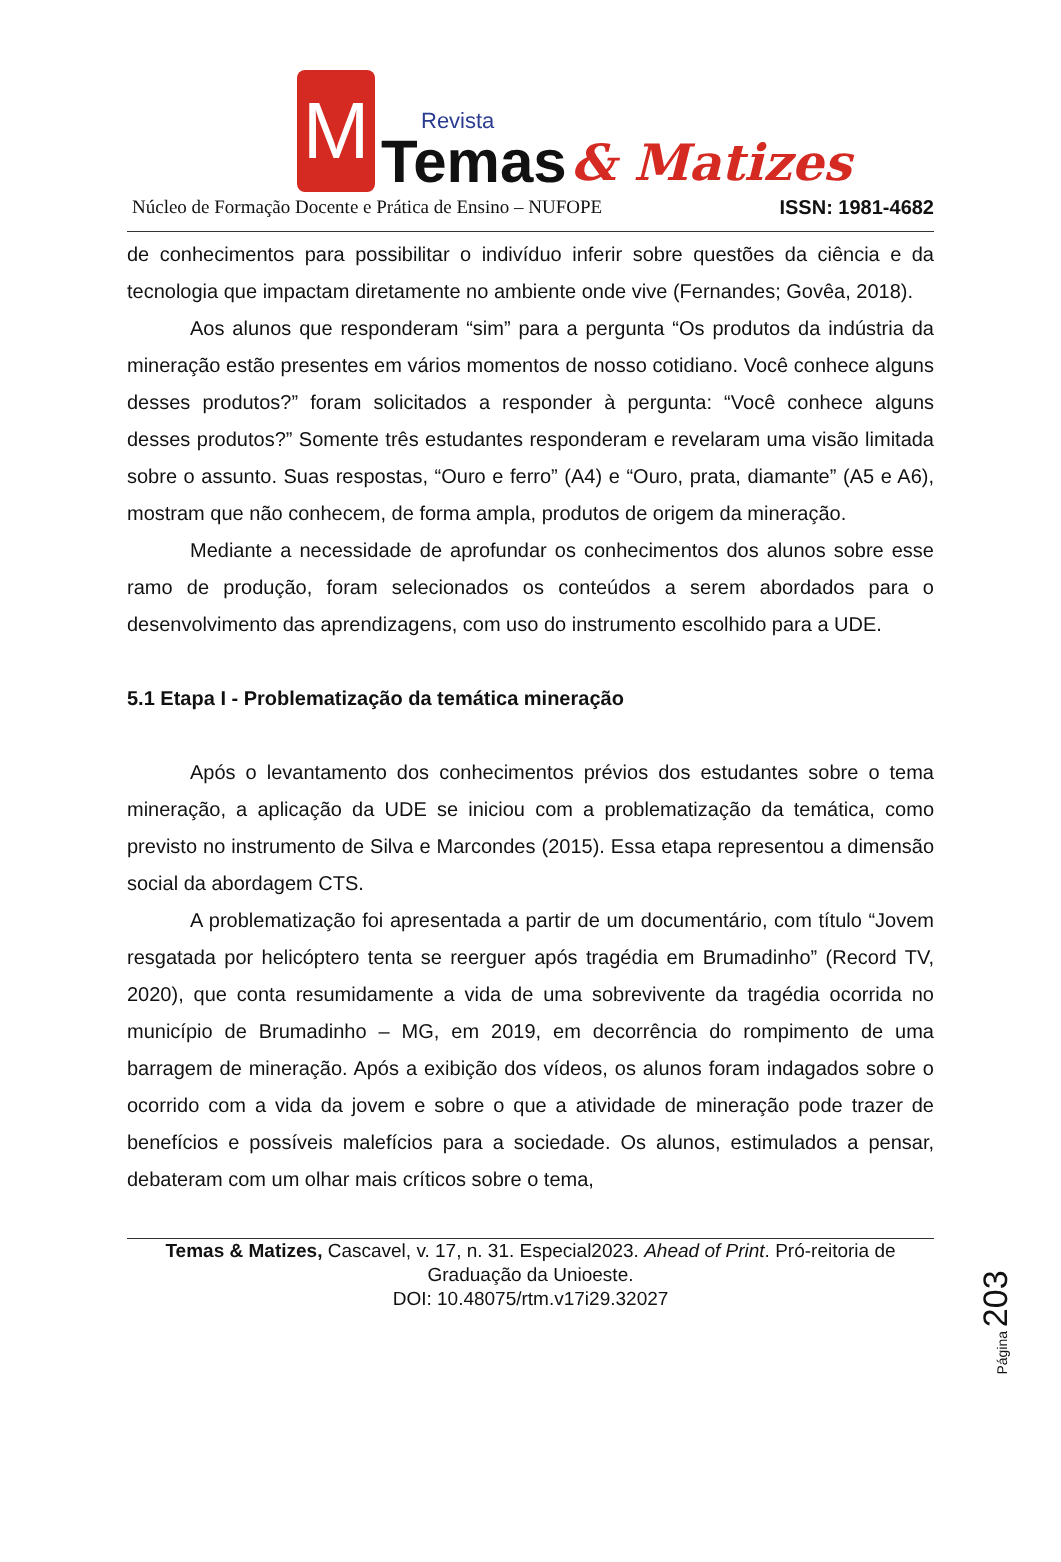M
Revista
Temas
& Matizes
Núcleo de Formação Docente e Prática de Ensino – NUFOPE ISSN: 1981-4682
de conhecimentos para possibilitar o indivíduo inferir sobre questões da ciência e da tecnologia que impactam diretamente no ambiente onde vive (Fernandes; Govêa, 2018).
Aos alunos que responderam “sim” para a pergunta “Os produtos da indústria da mineração estão presentes em vários momentos de nosso cotidiano. Você conhece alguns desses produtos?” foram solicitados a responder à pergunta: “Você conhece alguns desses produtos?” Somente três estudantes responderam e revelaram uma visão limitada sobre o assunto. Suas respostas, “Ouro e ferro” (A4) e “Ouro, prata, diamante” (A5 e A6), mostram que não conhecem, de forma ampla, produtos de origem da mineração.
Mediante a necessidade de aprofundar os conhecimentos dos alunos sobre esse ramo de produção, foram selecionados os conteúdos a serem abordados para o desenvolvimento das aprendizagens, com uso do instrumento escolhido para a UDE.
5.1 Etapa I - Problematização da temática mineração
Após o levantamento dos conhecimentos prévios dos estudantes sobre o tema mineração, a aplicação da UDE se iniciou com a problematização da temática, como previsto no instrumento de Silva e Marcondes (2015). Essa etapa representou a dimensão social da abordagem CTS.
A problematização foi apresentada a partir de um documentário, com título “Jovem resgatada por helicóptero tenta se reerguer após tragédia em Brumadinho” (Record TV, 2020), que conta resumidamente a vida de uma sobrevivente da tragédia ocorrida no município de Brumadinho – MG, em 2019, em decorrência do rompimento de uma barragem de mineração. Após a exibição dos vídeos, os alunos foram indagados sobre o ocorrido com a vida da jovem e sobre o que a atividade de mineração pode trazer de benefícios e possíveis malefícios para a sociedade. Os alunos, estimulados a pensar, debateram com um olhar mais críticos sobre o tema,
Página 203
Temas & Matizes, Cascavel, v. 17, n. 31. Especial2023. Ahead of Print. Pró-reitoria de Graduação da Unioeste.
DOI: 10.48075/rtm.v17i29.32027